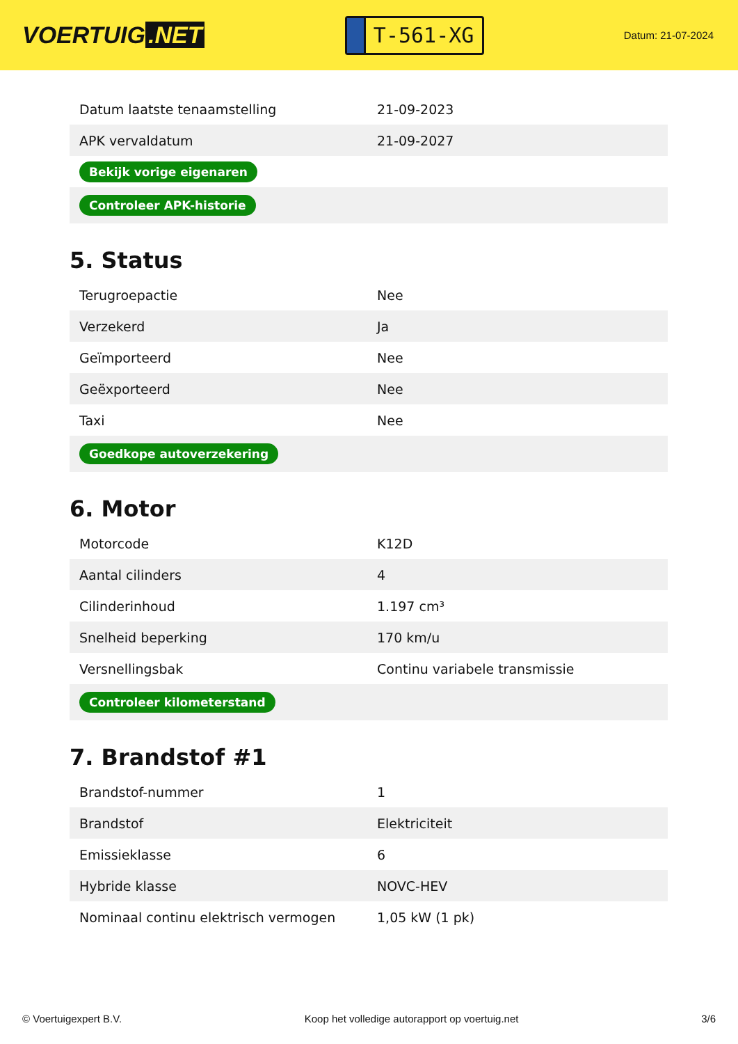VOERTUIG.NET
T-561-XG
Datum: 21-07-2024
| Datum laatste tenaamstelling | 21-09-2023 |
| APK vervaldatum | 21-09-2027 |
| Bekijk vorige eigenaren | |
| Controleer APK-historie | |
5. Status
| Terugroepactie | Nee |
| Verzekerd | Ja |
| Geïmporteerd | Nee |
| Geëxporteerd | Nee |
| Taxi | Nee |
| Goedkope autoverzekering | |
6. Motor
| Motorcode | K12D |
| Aantal cilinders | 4 |
| Cilinderinhoud | 1.197 cm³ |
| Snelheid beperking | 170 km/u |
| Versnellingsbak | Continu variabele transmissie |
| Controleer kilometerstand | |
7. Brandstof #1
| Brandstof-nummer | 1 |
| Brandstof | Elektriciteit |
| Emissieklasse | 6 |
| Hybride klasse | NOVC-HEV |
| Nominaal continu elektrisch vermogen | 1,05 kW (1 pk) |
© Voertuigexpert B.V. Koop het volledige autorapport op voertuig.net 3/6